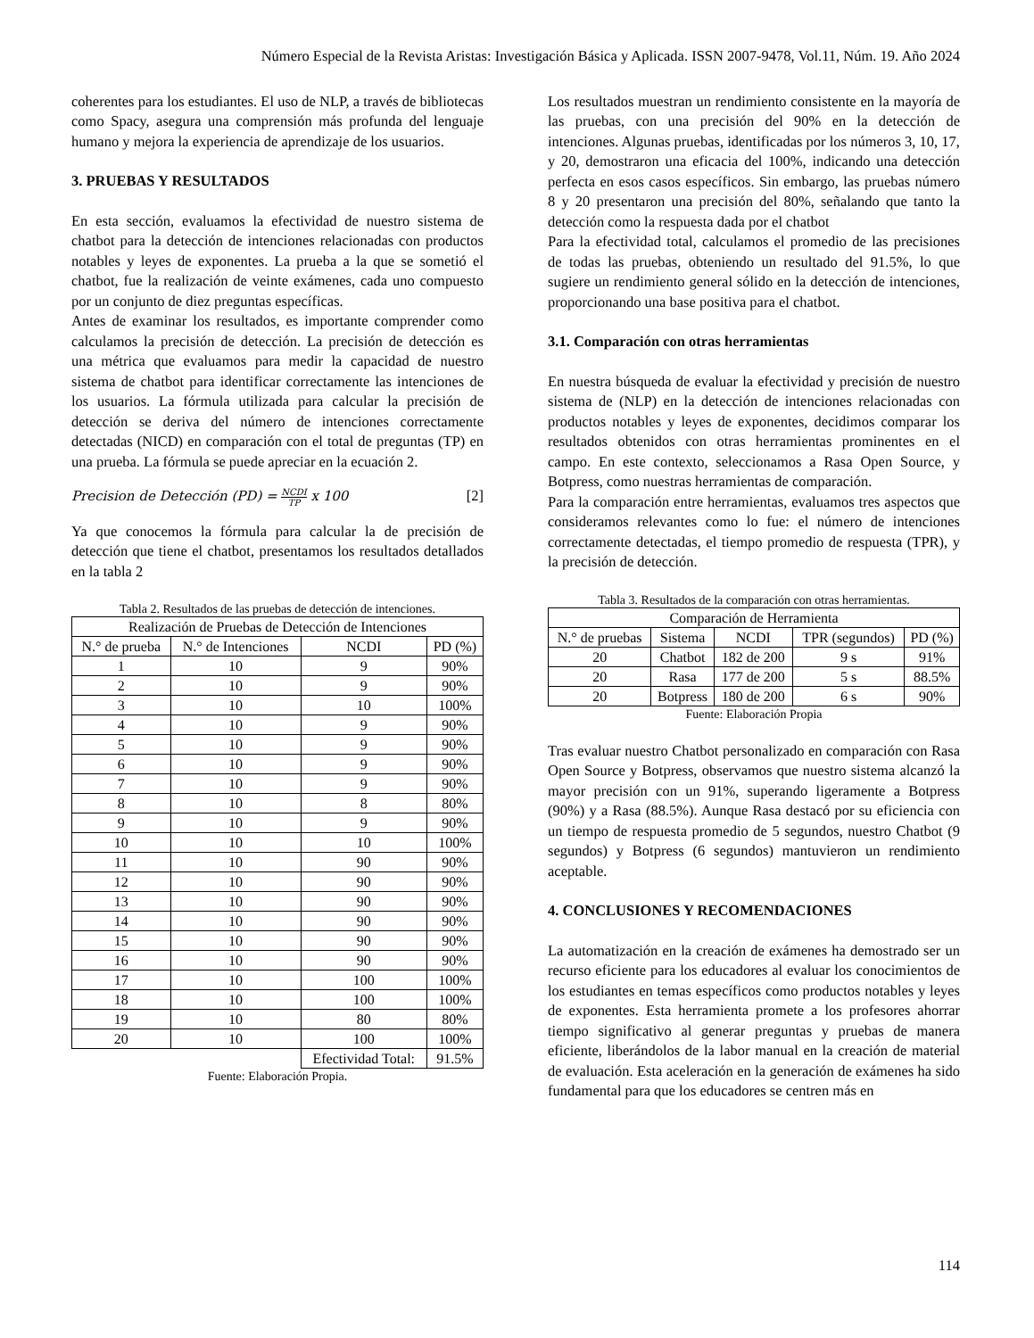Número Especial de la Revista Aristas: Investigación Básica y Aplicada. ISSN 2007-9478, Vol.11, Núm. 19. Año 2024
coherentes para los estudiantes. El uso de NLP, a través de bibliotecas como Spacy, asegura una comprensión más profunda del lenguaje humano y mejora la experiencia de aprendizaje de los usuarios.
3. PRUEBAS Y RESULTADOS
En esta sección, evaluamos la efectividad de nuestro sistema de chatbot para la detección de intenciones relacionadas con productos notables y leyes de exponentes. La prueba a la que se sometió el chatbot, fue la realización de veinte exámenes, cada uno compuesto por un conjunto de diez preguntas específicas.
Antes de examinar los resultados, es importante comprender como calculamos la precisión de detección. La precisión de detección es una métrica que evaluamos para medir la capacidad de nuestro sistema de chatbot para identificar correctamente las intenciones de los usuarios. La fórmula utilizada para calcular la precisión de detección se deriva del número de intenciones correctamente detectadas (NICD) en comparación con el total de preguntas (TP) en una prueba. La fórmula se puede apreciar en la ecuación 2.
Precision de Detección (PD) = NCDI TP x 100 [2]
Ya que conocemos la fórmula para calcular la de precisión de detección que tiene el chatbot, presentamos los resultados detallados en la tabla 2
Tabla 2. Resultados de las pruebas de detección de intenciones.
| Realización de Pruebas de Detección de Intenciones | | | |
| --- | --- | --- | --- |
| N.° de prueba | N.° de Intenciones | NCDI | PD (%) |
| 1 | 10 | 9 | 90% |
| 2 | 10 | 9 | 90% |
| 3 | 10 | 10 | 100% |
| 4 | 10 | 9 | 90% |
| 5 | 10 | 9 | 90% |
| 6 | 10 | 9 | 90% |
| 7 | 10 | 9 | 90% |
| 8 | 10 | 8 | 80% |
| 9 | 10 | 9 | 90% |
| 10 | 10 | 10 | 100% |
| 11 | 10 | 90 | 90% |
| 12 | 10 | 90 | 90% |
| 13 | 10 | 90 | 90% |
| 14 | 10 | 90 | 90% |
| 15 | 10 | 90 | 90% |
| 16 | 10 | 90 | 90% |
| 17 | 10 | 100 | 100% |
| 18 | 10 | 100 | 100% |
| 19 | 10 | 80 | 80% |
| 20 | 10 | 100 | 100% |
| | | Efectividad Total: | 91.5% |
Fuente: Elaboración Propia.
Los resultados muestran un rendimiento consistente en la mayoría de las pruebas, con una precisión del 90% en la detección de intenciones. Algunas pruebas, identificadas por los números 3, 10, 17, y 20, demostraron una eficacia del 100%, indicando una detección perfecta en esos casos específicos. Sin embargo, las pruebas número 8 y 20 presentaron una precisión del 80%, señalando que tanto la detección como la respuesta dada por el chatbot
Para la efectividad total, calculamos el promedio de las precisiones de todas las pruebas, obteniendo un resultado del 91.5%, lo que sugiere un rendimiento general sólido en la detección de intenciones, proporcionando una base positiva para el chatbot.
3.1. Comparación con otras herramientas
En nuestra búsqueda de evaluar la efectividad y precisión de nuestro sistema de (NLP) en la detección de intenciones relacionadas con productos notables y leyes de exponentes, decidimos comparar los resultados obtenidos con otras herramientas prominentes en el campo. En este contexto, seleccionamos a Rasa Open Source, y Botpress, como nuestras herramientas de comparación.
Para la comparación entre herramientas, evaluamos tres aspectos que consideramos relevantes como lo fue: el número de intenciones correctamente detectadas, el tiempo promedio de respuesta (TPR), y la precisión de detección.
Tabla 3. Resultados de la comparación con otras herramientas.
| Comparación de Herramienta | | | | |
| --- | --- | --- | --- | --- |
| N.° de pruebas | Sistema | NCDI | TPR (segundos) | PD (%) |
| 20 | Chatbot | 182 de 200 | 9 s | 91% |
| 20 | Rasa | 177 de 200 | 5 s | 88.5% |
| 20 | Botpress | 180 de 200 | 6 s | 90% |
Fuente: Elaboración Propia
Tras evaluar nuestro Chatbot personalizado en comparación con Rasa Open Source y Botpress, observamos que nuestro sistema alcanzó la mayor precisión con un 91%, superando ligeramente a Botpress (90%) y a Rasa (88.5%). Aunque Rasa destacó por su eficiencia con un tiempo de respuesta promedio de 5 segundos, nuestro Chatbot (9 segundos) y Botpress (6 segundos) mantuvieron un rendimiento aceptable.
4. CONCLUSIONES Y RECOMENDACIONES
La automatización en la creación de exámenes ha demostrado ser un recurso eficiente para los educadores al evaluar los conocimientos de los estudiantes en temas específicos como productos notables y leyes de exponentes. Esta herramienta promete a los profesores ahorrar tiempo significativo al generar preguntas y pruebas de manera eficiente, liberándolos de la labor manual en la creación de material de evaluación. Esta aceleración en la generación de exámenes ha sido fundamental para que los educadores se centren más en
114